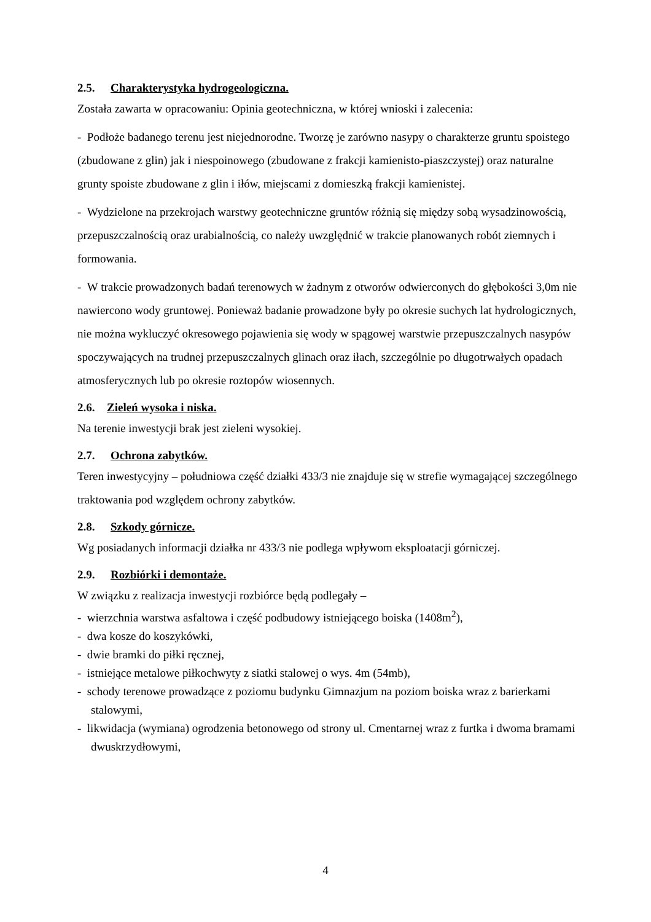2.5. Charakterystyka hydrogeologiczna.
Została zawarta w opracowaniu: Opinia geotechniczna, w której wnioski i zalecenia:
- Podłoże badanego terenu jest niejednorodne. Tworzę je zarówno nasypy o charakterze gruntu spoistego (zbudowane z glin) jak i niespoinowego (zbudowane z frakcji kamienisto-piaszczystej) oraz naturalne grunty spoiste zbudowane z glin i iłów, miejscami z domieszką frakcji kamienistej.
- Wydzielone na przekrojach warstwy geotechniczne gruntów różnią się między sobą wysadzinowością, przepuszczalnością oraz urabialnością, co należy uwzględnić w trakcie planowanych robót ziemnych i formowania.
- W trakcie prowadzonych badań terenowych w żadnym z otworów odwierconych do głębokości 3,0m nie nawiercono wody gruntowej. Ponieważ badanie prowadzone były po okresie suchych lat hydrologicznych, nie można wykluczyć okresowego pojawienia się wody w spągowej warstwie przepuszczalnych nasypów spoczywających na trudnej przepuszczalnych glinach oraz iłach, szczególnie po długotrwałych opadach atmosferycznych lub po okresie roztopów wiosennych.
2.6. Zieleń wysoka i niska.
Na terenie inwestycji brak jest zieleni wysokiej.
2.7. Ochrona zabytków.
Teren inwestycyjny – południowa część działki 433/3 nie znajduje się w strefie wymagającej szczególnego traktowania pod względem ochrony zabytków.
2.8. Szkody górnicze.
Wg posiadanych informacji działka nr 433/3 nie podlega wpływom eksploatacji górniczej.
2.9. Rozbiórki i demontaże.
W związku z realizacja inwestycji rozbiórce będą podlegały –
- wierzchnia warstwa asfaltowa i część podbudowy istniejącego boiska (1408m<sup>2</sup>),
- dwa kosze do koszykówki,
- dwie bramki do piłki ręcznej,
- istniejące metalowe piłkochwyty z siatki stalowej o wys. 4m (54mb),
- schody terenowe prowadzące z poziomu budynku Gimnazjum na poziom boiska wraz z barierkami stalowymi,
- likwidacja (wymiana) ogrodzenia betonowego od strony ul. Cmentarnej wraz z furtka i dwoma bramami dwuskrzydłowymi,
4